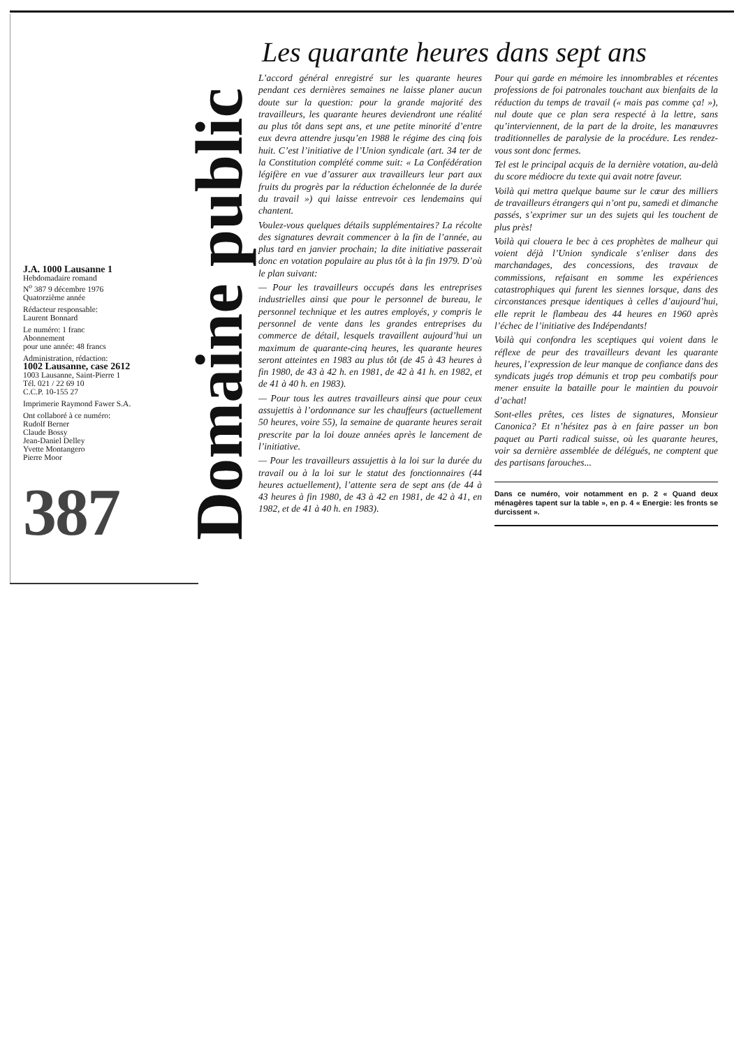J.A. 1000 Lausanne 1
Hebdomadaire romand
N<sup>o</sup> 387 9 décembre 1976
Quatorzième année
Rédacteur responsable:
Laurent Bonnard
Le numéro: 1 franc
Abonnement
pour une année: 48 francs
Administration, rédaction:
1002 Lausanne, case 2612
1003 Lausanne, Saint-Pierre 1
Tél. 021 / 22 69 10
C.C.P. 10-155 27
Imprimerie Raymond Fawer S.A.
Ont collaboré à ce numéro:
Rudolf Berner
Claude Bossy
Jean-Daniel Delley
Yvette Montangero
Pierre Moor
387
Domaine public
Les quarante heures dans sept ans
L’accord général enregistré sur les quarante heures pendant ces dernières semaines ne laisse planer aucun doute sur la question: pour la grande majorité des travailleurs, les quarante heures deviendront une réalité au plus tôt dans sept ans, et une petite minorité d’entre eux devra attendre jusqu’en 1988 le régime des cinq fois huit. C’est l’initiative de l’Union syndicale (art. 34 ter de la Constitution complété comme suit: « La Confédération légifère en vue d’assurer aux travailleurs leur part aux fruits du progrès par la réduction échelonnée de la durée du travail ») qui laisse entrevoir ces lendemains qui chantent.
Voulez-vous quelques détails supplémentaires? La récolte des signatures devrait commencer à la fin de l’année, au plus tard en janvier prochain; la dite initiative passerait donc en votation populaire au plus tôt à la fin 1979. D’où le plan suivant:
— Pour les travailleurs occupés dans les entreprises industrielles ainsi que pour le personnel de bureau, le personnel technique et les autres employés, y compris le personnel de vente dans les grandes entreprises du commerce de détail, lesquels travaillent aujourd’hui un maximum de quarante-cinq heures, les quarante heures seront atteintes en 1983 au plus tôt (de 45 à 43 heures à fin 1980, de 43 à 42 h. en 1981, de 42 à 41 h. en 1982, et de 41 à 40 h. en 1983).
— Pour tous les autres travailleurs ainsi que pour ceux assujettis à l’ordonnance sur les chauffeurs (actuellement 50 heures, voire 55), la semaine de quarante heures serait prescrite par la loi douze années après le lancement de l’initiative.
— Pour les travailleurs assujettis à la loi sur la durée du travail ou à la loi sur le statut des fonctionnaires (44 heures actuellement), l’attente sera de sept ans (de 44 à 43 heures à fin 1980, de 43 à 42 en 1981, de 42 à 41, en 1982, et de 41 à 40 h. en 1983).
Pour qui garde en mémoire les innombrables et récentes professions de foi patronales touchant aux bienfaits de la réduction du temps de travail (« mais pas comme ça! »), nul doute que ce plan sera respecté à la lettre, sans qu’interviennent, de la part de la droite, les manœuvres traditionnelles de paralysie de la procédure. Les rendez-vous sont donc fermes.
Tel est le principal acquis de la dernière votation, au-delà du score médiocre du texte qui avait notre faveur.
Voilà qui mettra quelque baume sur le cœur des milliers de travailleurs étrangers qui n’ont pu, samedi et dimanche passés, s’exprimer sur un des sujets qui les touchent de plus près!
Voilà qui clouera le bec à ces prophètes de malheur qui voient déjà l’Union syndicale s’enliser dans des marchandages, des concessions, des travaux de commissions, refaisant en somme les expériences catastrophiques qui furent les siennes lorsque, dans des circonstances presque identiques à celles d’aujourd’hui, elle reprit le flambeau des 44 heures en 1960 après l’échec de l’initiative des Indépendants!
Voilà qui confondra les sceptiques qui voient dans le réflexe de peur des travailleurs devant les quarante heures, l’expression de leur manque de confiance dans des syndicats jugés trop démunis et trop peu combatifs pour mener ensuite la bataille pour le maintien du pouvoir d’achat!
Sont-elles prêtes, ces listes de signatures, Monsieur Canonica? Et n’hésitez pas à en faire passer un bon paquet au Parti radical suisse, où les quarante heures, voir sa dernière assemblée de délégués, ne comptent que des partisans farouches...
Dans ce numéro, voir notamment en p. 2 « Quand deux ménagères tapent sur la table », en p. 4 « Energie: les fronts se durcissent ».